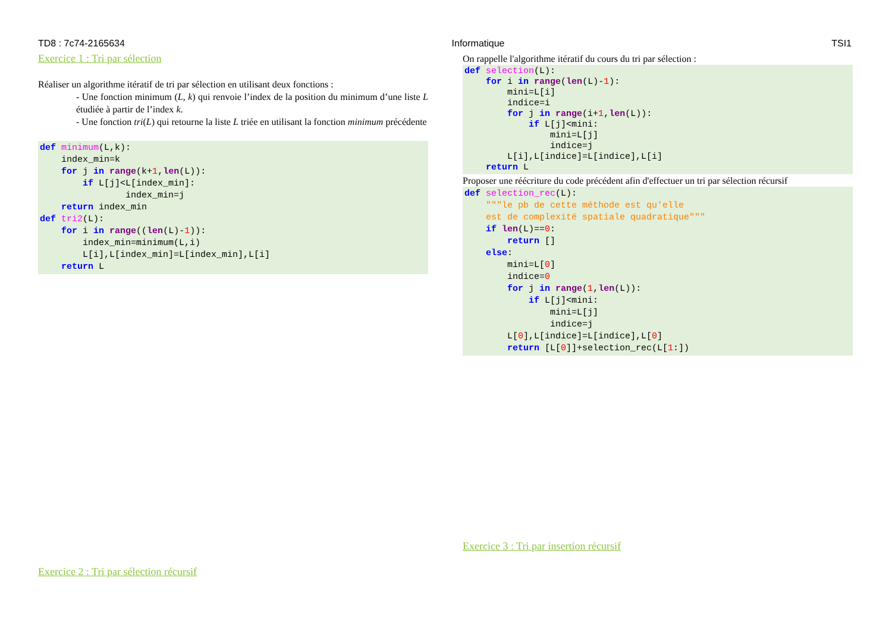TD8 : 7c74-2165634 Informatique TSI1
Exercice 1 : Tri par sélection
Réaliser un algorithme itératif de tri par sélection en utilisant deux fonctions :
- Une fonction minimum (L, k) qui renvoie l’index de la position du minimum d’une liste L étudiée à partir de l’index k.
- Une fonction tri(L) qui retourne la liste L triée en utilisant la fonction minimum précédente
def minimum(L,k):
    index_min=k
    for j in range(k+1,len(L)):
        if L[j]<L[index_min]:
                index_min=j
    return index_min
def tri2(L):
    for i in range((len(L)-1)):
        index_min=minimum(L,i)
        L[i],L[index_min]=L[index_min],L[i]
    return L
Exercice 2 : Tri par sélection récursif
On rappelle l'algorithme itératif du cours du tri par sélection :
def selection(L):
    for i in range(len(L)-1):
        mini=L[i]
        indice=i
        for j in range(i+1,len(L)):
            if L[j]<mini:
                mini=L[j]
                indice=j
        L[i],L[indice]=L[indice],L[i]
    return L
Proposer une réécriture du code précédent afin d'effectuer un tri par sélection récursif
def selection_rec(L):
    """le pb de cette méthode est qu'elle
    est de complexité spatiale quadratique"""
    if len(L)==0:
        return []
    else:
        mini=L[0]
        indice=0
        for j in range(1,len(L)):
            if L[j]<mini:
                mini=L[j]
                indice=j
        L[0],L[indice]=L[indice],L[0]
        return [L[0]]+selection_rec(L[1:])
Exercice 3 : Tri par insertion récursif